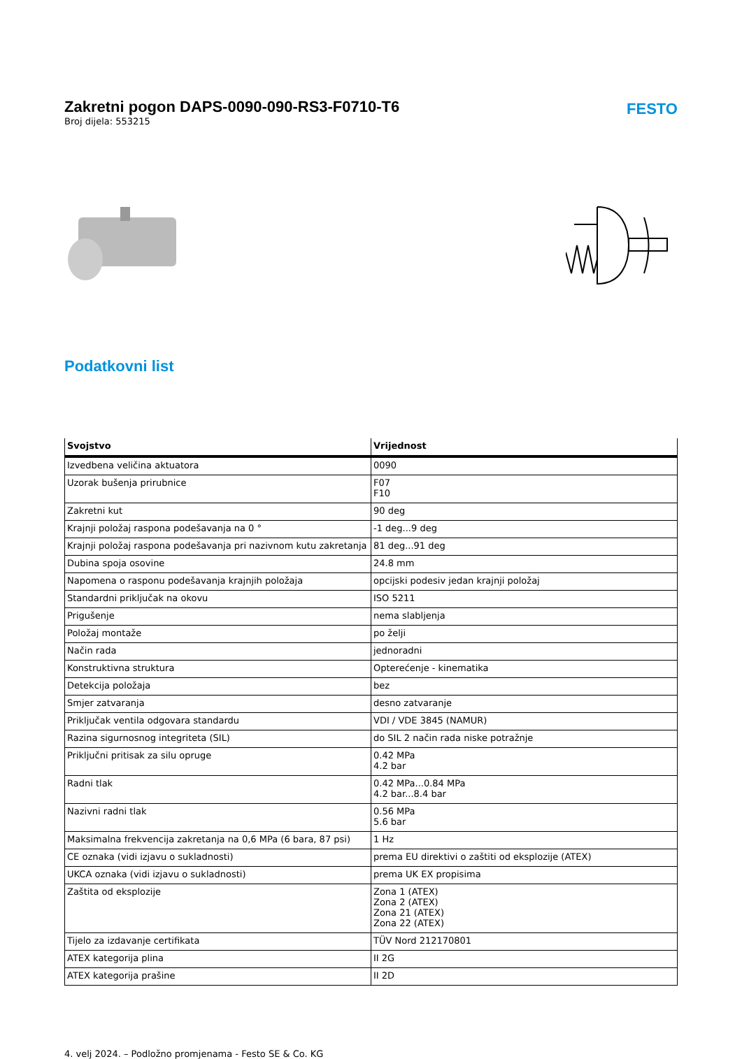Zakretni pogon DAPS-0090-090-RS3-F0710-T6
Broj dijela: 553215
FESTO
Podatkovni list
| Svojstvo | Vrijednost |
| --- | --- |
| Izvedbena veličina aktuatora | 0090 |
| Uzorak bušenja prirubnice | F07 F10 |
| Zakretni kut | 90 deg |
| Krajnji položaj raspona podešavanja na 0 ° | -1 deg...9 deg |
| Krajnji položaj raspona podešavanja pri nazivnom kutu zakretanja | 81 deg...91 deg |
| Dubina spoja osovine | 24.8 mm |
| Napomena o rasponu podešavanja krajnjih položaja | opcijski podesiv jedan krajnji položaj |
| Standardni priključak na okovu | ISO 5211 |
| Prigušenje | nema slabljenja |
| Položaj montaže | po želji |
| Način rada | jednoradni |
| Konstruktivna struktura | Opterećenje - kinematika |
| Detekcija položaja | bez |
| Smjer zatvaranja | desno zatvaranje |
| Priključak ventila odgovara standardu | VDI / VDE 3845 (NAMUR) |
| Razina sigurnosnog integriteta (SIL) | do SIL 2 način rada niske potražnje |
| Priključni pritisak za silu opruge | 0.42 MPa 4.2 bar |
| Radni tlak | 0.42 MPa...0.84 MPa 4.2 bar...8.4 bar |
| Nazivni radni tlak | 0.56 MPa 5.6 bar |
| Maksimalna frekvencija zakretanja na 0,6 MPa (6 bara, 87 psi) | 1 Hz |
| CE oznaka (vidi izjavu o sukladnosti) | prema EU direktivi o zaštiti od eksplozije (ATEX) |
| UKCA oznaka (vidi izjavu o sukladnosti) | prema UK EX propisima |
| Zaštita od eksplozije | Zona 1 (ATEX) Zona 2 (ATEX) Zona 21 (ATEX) Zona 22 (ATEX) |
| Tijelo za izdavanje certifikata | TÜV Nord 212170801 |
| ATEX kategorija plina | II 2G |
| ATEX kategorija prašine | II 2D |
4. velj 2024. – Podložno promjenama - Festo SE & Co. KG